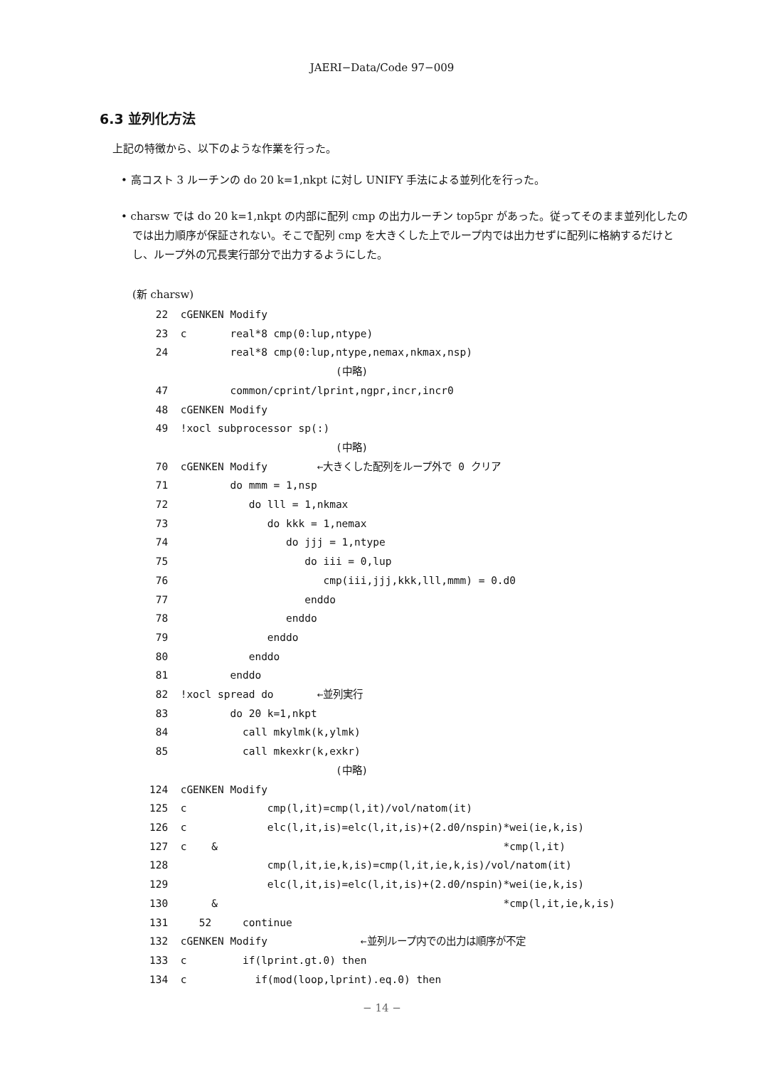JAERI−Data/Code 97−009
6.3 並列化方法
上記の特徴から、以下のような作業を行った。
• 高コスト 3 ルーチンの do 20 k=1,nkpt に対し UNIFY 手法による並列化を行った。
• charsw では do 20 k=1,nkpt の内部に配列 cmp の出力ルーチン top5pr があった。従ってそのまま並列化したのでは出力順序が保証されない。そこで配列 cmp を大きくした上でループ内では出力せずに配列に格納するだけとし、ループ外の冗長実行部分で出力するようにした。
(新 charsw)
 22  cGENKEN Modify
 23  c       real*8 cmp(0:lup,ntype)
 24          real*8 cmp(0:lup,ntype,nemax,nkmax,nsp)
                              (中略)
 47          common/cprint/lprint,ngpr,incr,incr0
 48  cGENKEN Modify
 49  !xocl subprocessor sp(:)
                              (中略)
 70  cGENKEN Modify        ←大きくした配列をループ外で 0 クリア
 71          do mmm = 1,nsp
 72             do lll = 1,nkmax
 73                do kkk = 1,nemax
 74                   do jjj = 1,ntype
 75                      do iii = 0,lup
 76                         cmp(iii,jjj,kkk,lll,mmm) = 0.d0
 77                      enddo
 78                   enddo
 79                enddo
 80             enddo
 81          enddo
 82  !xocl spread do       ←並列実行
 83          do 20 k=1,nkpt
 84            call mkylmk(k,ylmk)
 85            call mkexkr(k,exkr)
                              (中略)
124  cGENKEN Modify
125  c             cmp(l,it)=cmp(l,it)/vol/natom(it)
126  c             elc(l,it,is)=elc(l,it,is)+(2.d0/nspin)*wei(ie,k,is)
127  c    &                                              *cmp(l,it)
128                cmp(l,it,ie,k,is)=cmp(l,it,ie,k,is)/vol/natom(it)
129                elc(l,it,is)=elc(l,it,is)+(2.d0/nspin)*wei(ie,k,is)
130       &                                              *cmp(l,it,ie,k,is)
131     52     continue
132  cGENKEN Modify               ←並列ループ内での出力は順序が不定
133  c         if(lprint.gt.0) then
134  c           if(mod(loop,lprint).eq.0) then
− 14 −